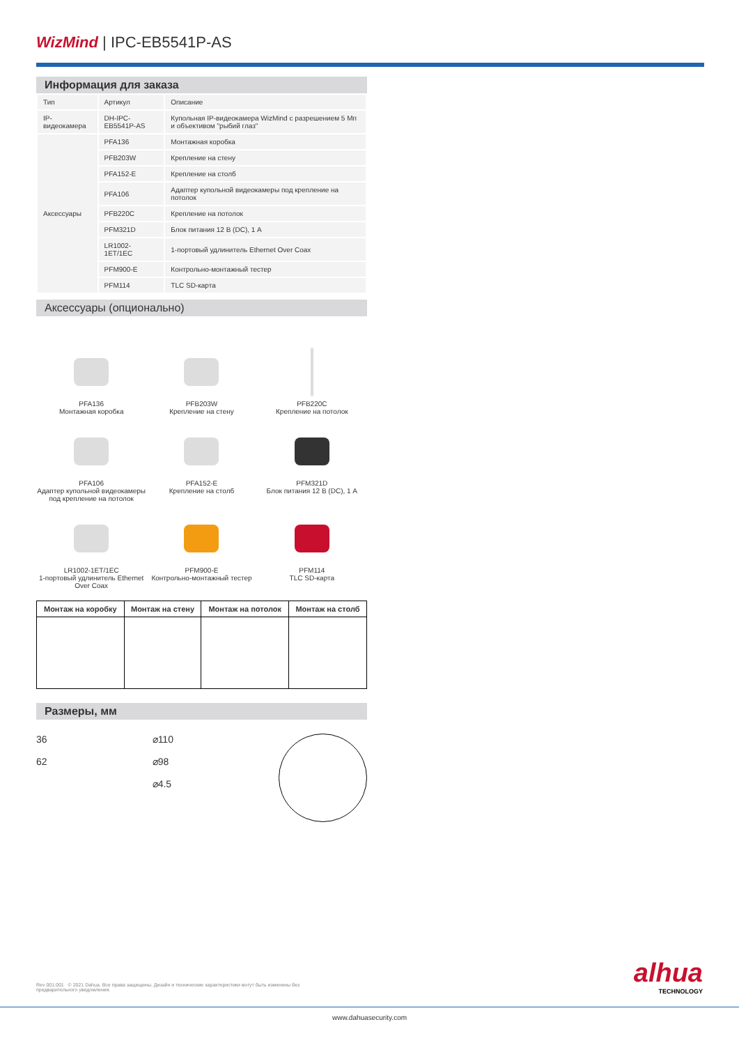WizMind | IPC-EB5541P-AS
Информация для заказа
| Тип | Артикул | Описание |
| --- | --- | --- |
| IP-видеокамера | DH-IPC-EB5541P-AS | Купольная IP-видеокамера WizMind с разрешением 5 Мп и объективом "рыбий глаз" |
| Аксессуары | PFA136 | Монтажная коробка |
| | PFB203W | Крепление на стену |
| | PFA152-E | Крепление на столб |
| | PFA106 | Адаптер купольной видеокамеры под крепление на потолок |
| | PFB220C | Крепление на потолок |
| | PFM321D | Блок питания 12 В (DC), 1 A |
| | LR1002-1ET/1EC | 1-портовый удлинитель Ethernet Over Coax |
| | PFM900-E | Контрольно-монтажный тестер |
| | PFM114 | TLC SD-карта |
Аксессуары (опционально)
PFA136
Монтажная коробка
PFB203W
Крепление на стену
PFB220C
Крепление на потолок
PFA106
Адаптер купольной видеокамеры под крепление на потолок
PFA152-E
Крепление на столб
PFM321D
Блок питания 12 В (DC), 1 A
LR1002-1ET/1EC
1-портовый удлинитель Ethernet Over Coax
PFM900-E
Контрольно-монтажный тестер
PFM114
TLC SD-карта
| Монтаж на коробку | Монтаж на стену | Монтаж на потолок | Монтаж на столб |
| --- | --- | --- | --- |
Размеры, мм
36
62
⌀110
⌀98
⌀4.5
Rev 001.001 © 2021 Dahua. Все права защищены. Дизайн и технические характеристики могут быть изменены без предварительного уведомления.
alhua
TECHNOLOGY
www.dahuasecurity.com